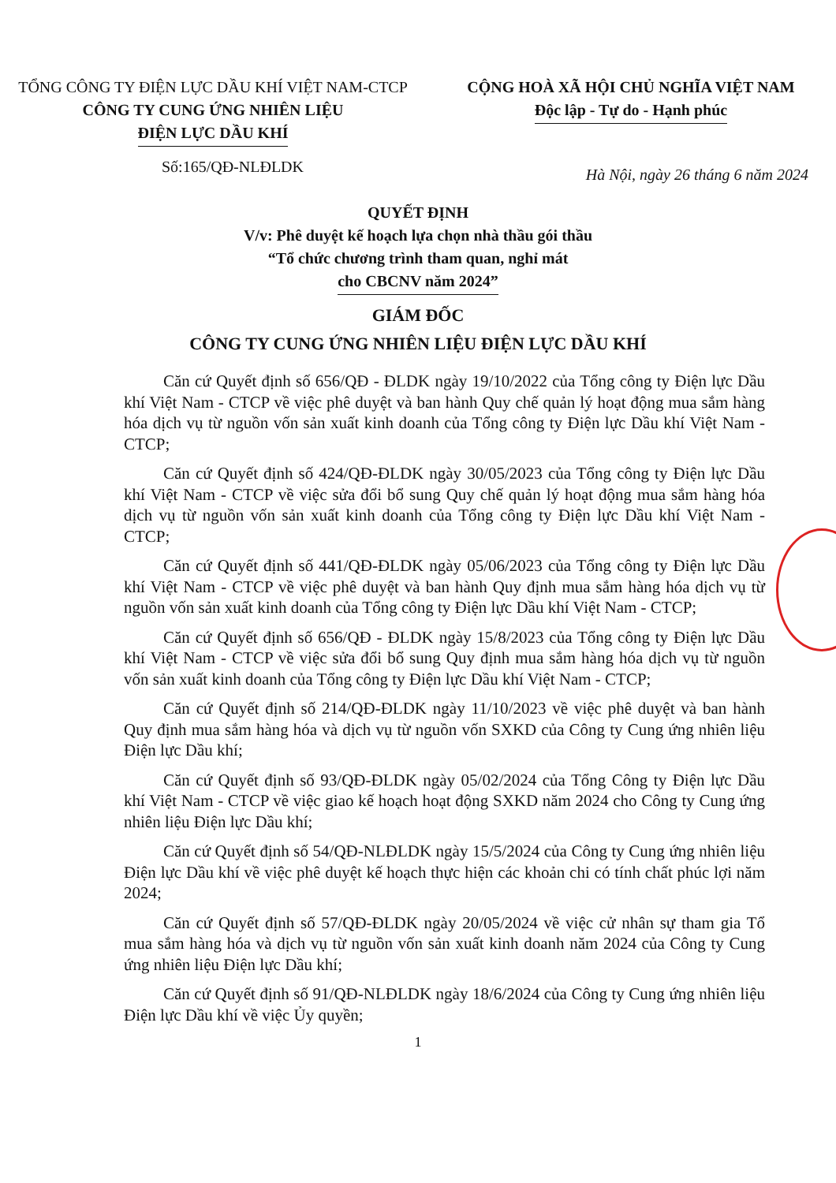TỔNG CÔNG TY ĐIỆN LỰC DẦU KHÍ VIỆT NAM-CTCP
CÔNG TY CUNG ỨNG NHIÊN LIỆU
ĐIỆN LỰC DẦU KHÍ
CỘNG HOÀ XÃ HỘI CHỦ NGHĨA VIỆT NAM
Độc lập - Tự do - Hạnh phúc
Số:165/QĐ-NLĐLDK Hà Nội, ngày 26 tháng 6 năm 2024
QUYẾT ĐỊNH
V/v: Phê duyệt kế hoạch lựa chọn nhà thầu gói thầu
“Tổ chức chương trình tham quan, nghỉ mát
cho CBCNV năm 2024”
GIÁM ĐỐC
CÔNG TY CUNG ỨNG NHIÊN LIỆU ĐIỆN LỰC DẦU KHÍ
Căn cứ Quyết định số 656/QĐ - ĐLDK ngày 19/10/2022 của Tổng công ty Điện lực Dầu khí Việt Nam - CTCP về việc phê duyệt và ban hành Quy chế quản lý hoạt động mua sắm hàng hóa dịch vụ từ nguồn vốn sản xuất kinh doanh của Tổng công ty Điện lực Dầu khí Việt Nam - CTCP;
Căn cứ Quyết định số 424/QĐ-ĐLDK ngày 30/05/2023 của Tổng công ty Điện lực Dầu khí Việt Nam - CTCP về việc sửa đổi bổ sung Quy chế quản lý hoạt động mua sắm hàng hóa dịch vụ từ nguồn vốn sản xuất kinh doanh của Tổng công ty Điện lực Dầu khí Việt Nam - CTCP;
Căn cứ Quyết định số 441/QĐ-ĐLDK ngày 05/06/2023 của Tổng công ty Điện lực Dầu khí Việt Nam - CTCP về việc phê duyệt và ban hành Quy định mua sắm hàng hóa dịch vụ từ nguồn vốn sản xuất kinh doanh của Tổng công ty Điện lực Dầu khí Việt Nam - CTCP;
Căn cứ Quyết định số 656/QĐ - ĐLDK ngày 15/8/2023 của Tổng công ty Điện lực Dầu khí Việt Nam - CTCP về việc sửa đổi bổ sung Quy định mua sắm hàng hóa dịch vụ từ nguồn vốn sản xuất kinh doanh của Tổng công ty Điện lực Dầu khí Việt Nam - CTCP;
Căn cứ Quyết định số 214/QĐ-ĐLDK ngày 11/10/2023 về việc phê duyệt và ban hành Quy định mua sắm hàng hóa và dịch vụ từ nguồn vốn SXKD của Công ty Cung ứng nhiên liệu Điện lực Dầu khí;
Căn cứ Quyết định số 93/QĐ-ĐLDK ngày 05/02/2024 của Tổng Công ty Điện lực Dầu khí Việt Nam - CTCP về việc giao kế hoạch hoạt động SXKD năm 2024 cho Công ty Cung ứng nhiên liệu Điện lực Dầu khí;
Căn cứ Quyết định số 54/QĐ-NLĐLDK ngày 15/5/2024 của Công ty Cung ứng nhiên liệu Điện lực Dầu khí về việc phê duyệt kế hoạch thực hiện các khoản chi có tính chất phúc lợi năm 2024;
Căn cứ Quyết định số 57/QĐ-ĐLDK ngày 20/05/2024 về việc cử nhân sự tham gia Tổ mua sắm hàng hóa và dịch vụ từ nguồn vốn sản xuất kinh doanh năm 2024 của Công ty Cung ứng nhiên liệu Điện lực Dầu khí;
Căn cứ Quyết định số 91/QĐ-NLĐLDK ngày 18/6/2024 của Công ty Cung ứng nhiên liệu Điện lực Dầu khí về việc Ủy quyền;
1